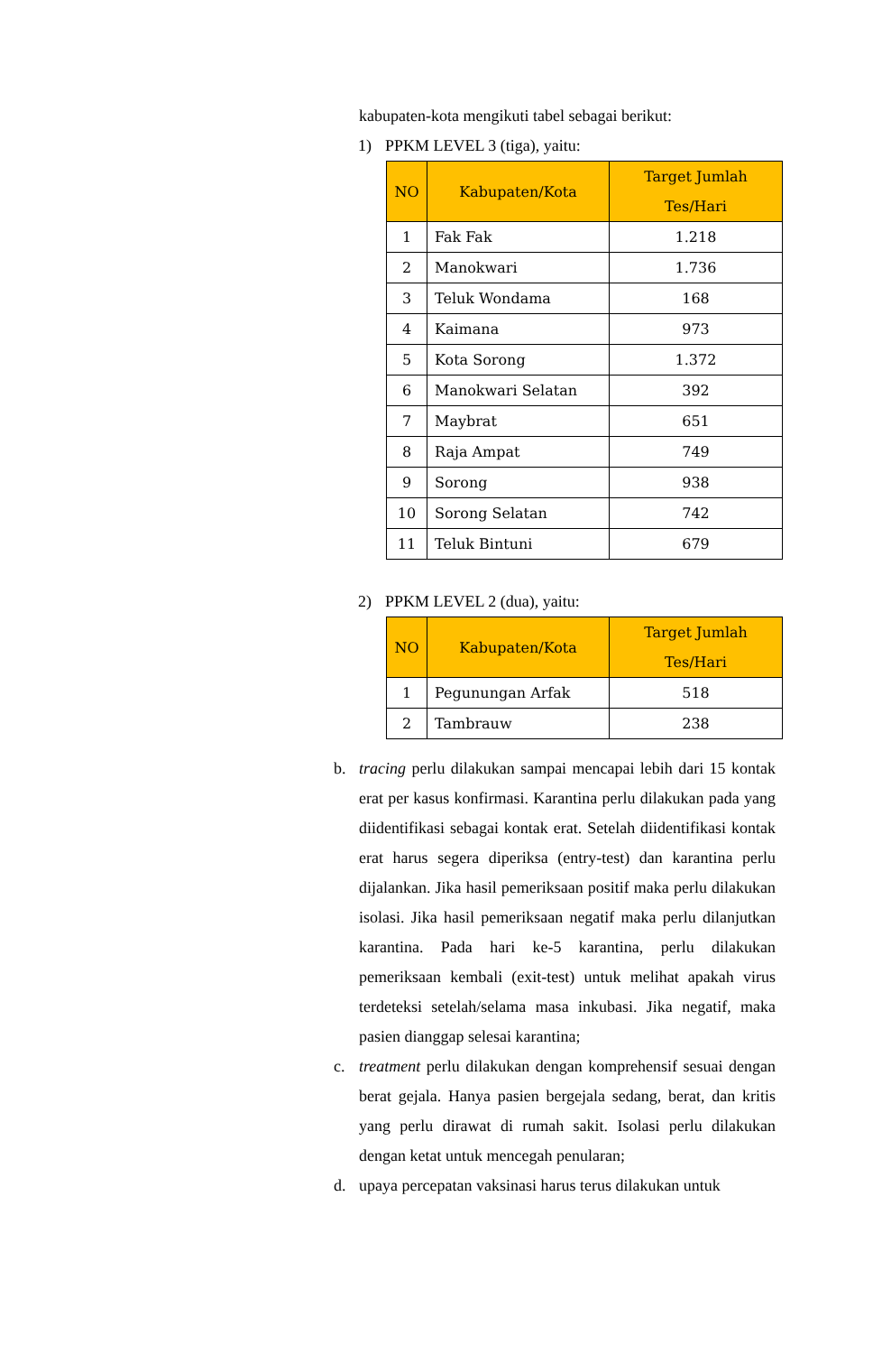kabupaten-kota mengikuti tabel sebagai berikut:
1) PPKM LEVEL 3 (tiga), yaitu:
| NO | Kabupaten/Kota | Target Jumlah Tes/Hari |
| --- | --- | --- |
| 1 | Fak Fak | 1.218 |
| 2 | Manokwari | 1.736 |
| 3 | Teluk Wondama | 168 |
| 4 | Kaimana | 973 |
| 5 | Kota Sorong | 1.372 |
| 6 | Manokwari Selatan | 392 |
| 7 | Maybrat | 651 |
| 8 | Raja Ampat | 749 |
| 9 | Sorong | 938 |
| 10 | Sorong Selatan | 742 |
| 11 | Teluk Bintuni | 679 |
2) PPKM LEVEL 2 (dua), yaitu:
| NO | Kabupaten/Kota | Target Jumlah Tes/Hari |
| --- | --- | --- |
| 1 | Pegunungan Arfak | 518 |
| 2 | Tambrauw | 238 |
b. tracing perlu dilakukan sampai mencapai lebih dari 15 kontak erat per kasus konfirmasi. Karantina perlu dilakukan pada yang diidentifikasi sebagai kontak erat. Setelah diidentifikasi kontak erat harus segera diperiksa (entry-test) dan karantina perlu dijalankan. Jika hasil pemeriksaan positif maka perlu dilakukan isolasi. Jika hasil pemeriksaan negatif maka perlu dilanjutkan karantina. Pada hari ke-5 karantina, perlu dilakukan pemeriksaan kembali (exit-test) untuk melihat apakah virus terdeteksi setelah/selama masa inkubasi. Jika negatif, maka pasien dianggap selesai karantina;
c. treatment perlu dilakukan dengan komprehensif sesuai dengan berat gejala. Hanya pasien bergejala sedang, berat, dan kritis yang perlu dirawat di rumah sakit. Isolasi perlu dilakukan dengan ketat untuk mencegah penularan;
d. upaya percepatan vaksinasi harus terus dilakukan untuk